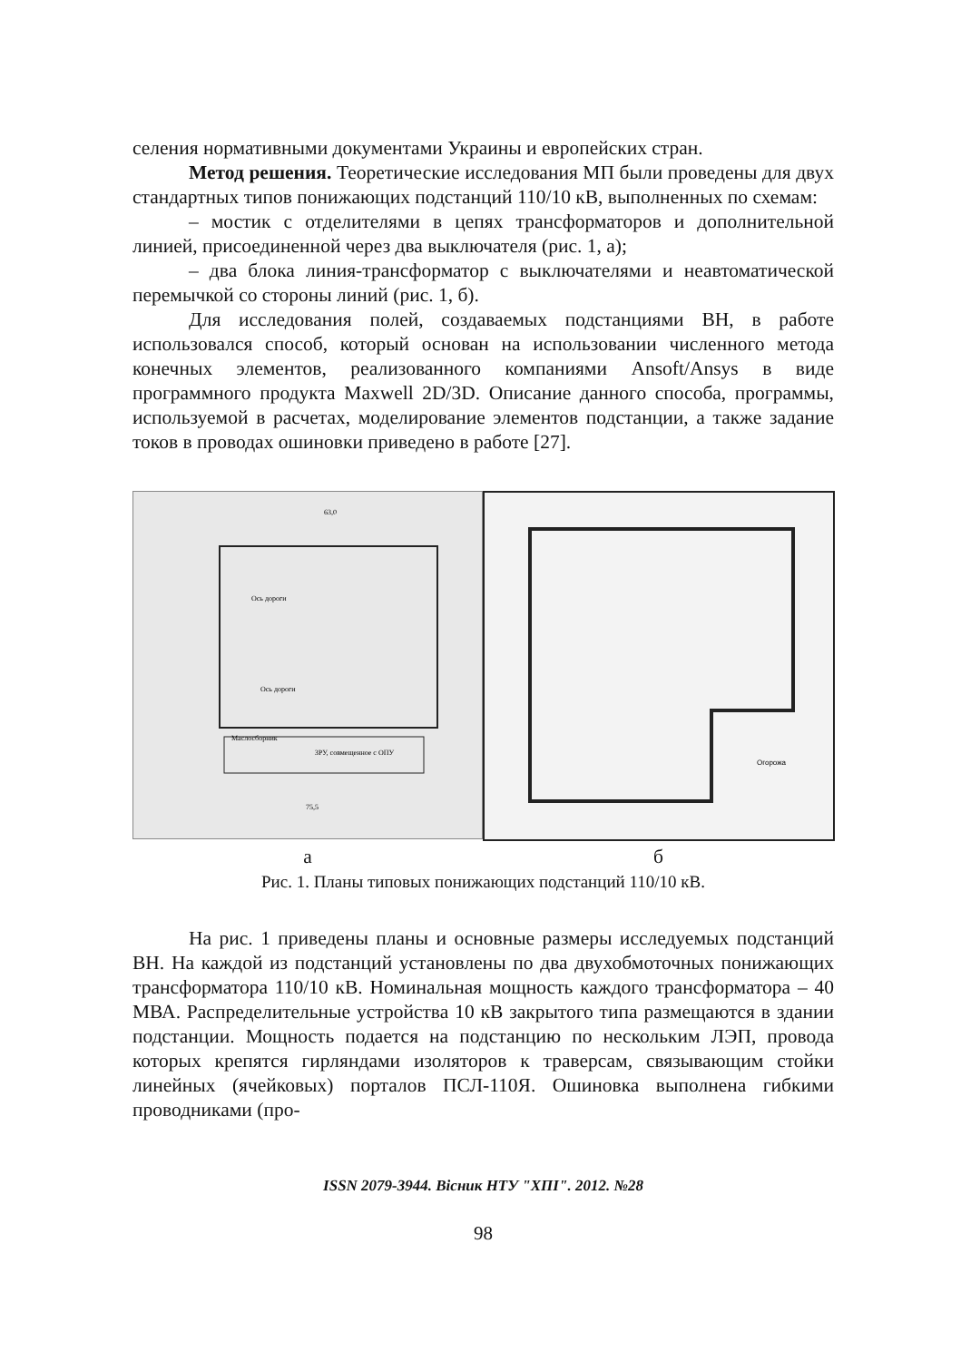селения нормативными документами Украины и европейских стран.
Метод решения. Теоретические исследования МП были проведены для двух стандартных типов понижающих подстанций 110/10 кВ, выполненных по схемам:
– мостик с отделителями в цепях трансформаторов и дополнительной линией, присоединенной через два выключателя (рис. 1, а);
– два блока линия-трансформатор с выключателями и неавтоматической перемычкой со стороны линий (рис. 1, б).
Для исследования полей, создаваемых подстанциями ВН, в работе использовался способ, который основан на использовании численного метода конечных элементов, реализованного компаниями Ansoft/Ansys в виде программного продукта Maxwell 2D/3D. Описание данного способа, программы, используемой в расчетах, моделирование элементов подстанции, а также задание токов в проводах ошиновки приведено в работе [27].
63,0
Ось дороги
Ось дороги
Маслосборник
ЗРУ, совмещенное с ОПУ
75,5
Огорожа
а б
Рис. 1. Планы типовых понижающих подстанций 110/10 кВ.
На рис. 1 приведены планы и основные размеры исследуемых подстанций ВН. На каждой из подстанций установлены по два двухобмоточных понижающих трансформатора 110/10 кВ. Номинальная мощность каждого трансформатора – 40 МВА. Распределительные устройства 10 кВ закрытого типа размещаются в здании подстанции. Мощность подается на подстанцию по нескольким ЛЭП, провода которых крепятся гирляндами изоляторов к траверсам, связывающим стойки линейных (ячейковых) порталов ПСЛ-110Я. Ошиновка выполнена гибкими проводниками (про-
ISSN 2079-3944. Вісник НТУ "ХПІ". 2012. №28
98